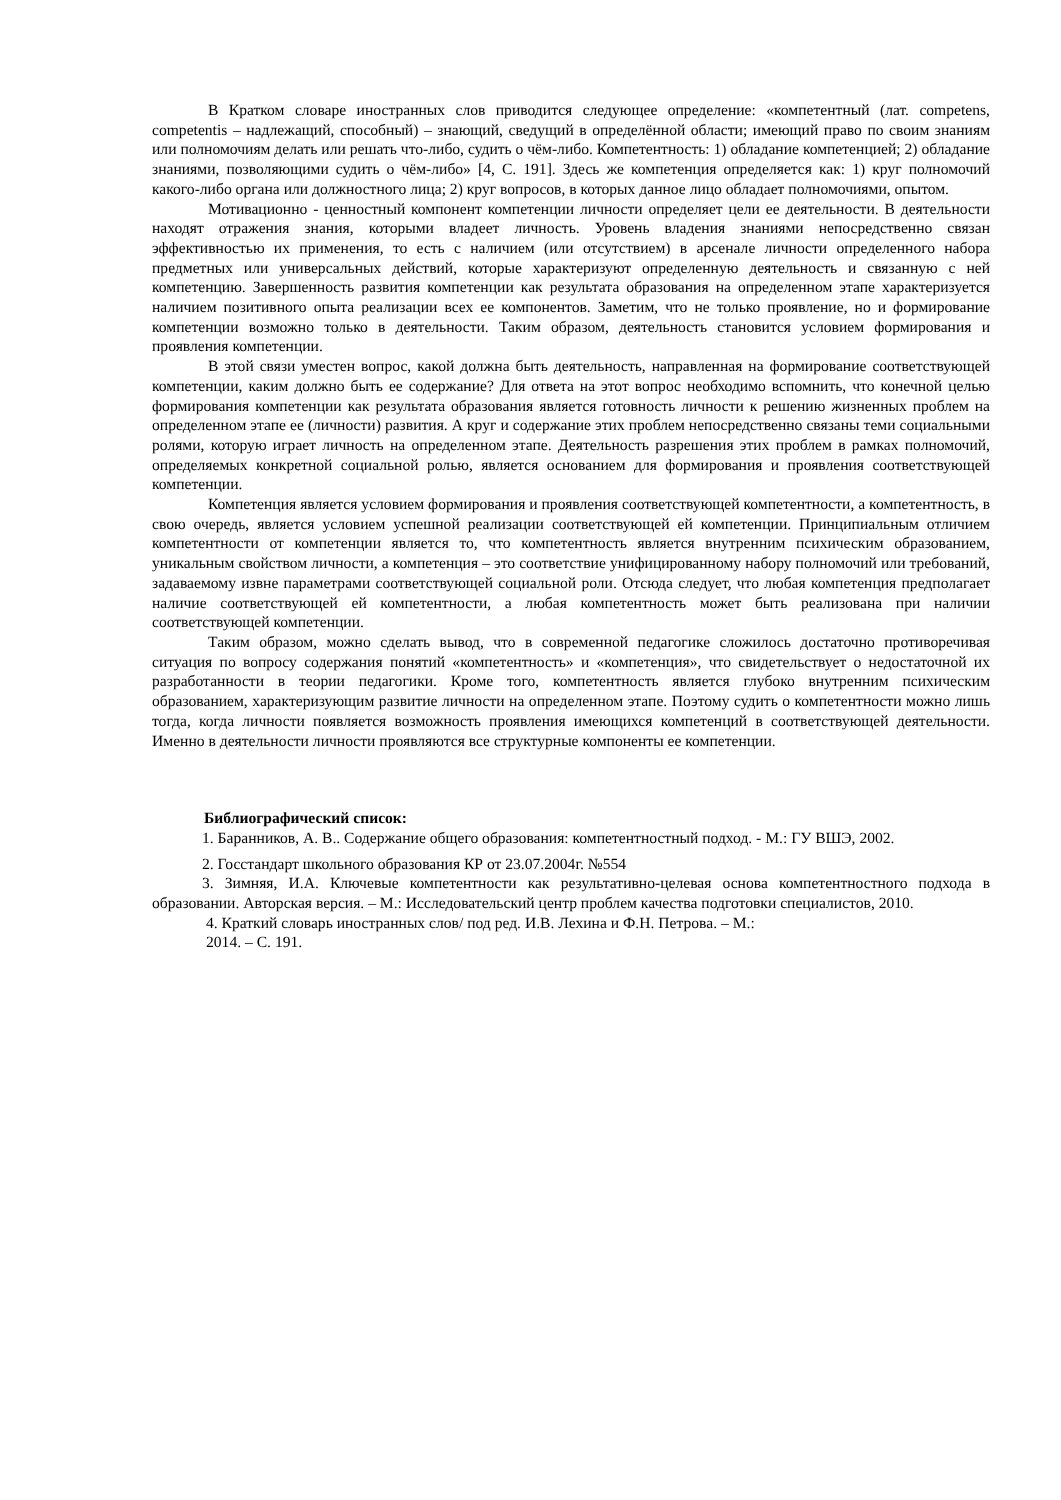В Кратком словаре иностранных слов приводится следующее определение: «компетентный (лат. competens, competentis – надлежащий, способный) – знающий, сведущий в определённой области; имеющий право по своим знаниям или полномочиям делать или решать что-либо, судить о чём-либо. Компетентность: 1) обладание компетенцией; 2) обладание знаниями, позволяющими судить о чём-либо» [4, С. 191]. Здесь же компетенция определяется как: 1) круг полномочий какого-либо органа или должностного лица; 2) круг вопросов, в которых данное лицо обладает полномочиями, опытом.
Мотивационно - ценностный компонент компетенции личности определяет цели ее деятельности. В деятельности находят отражения знания, которыми владеет личность. Уровень владения знаниями непосредственно связан эффективностью их применения, то есть с наличием (или отсутствием) в арсенале личности определенного набора предметных или универсальных действий, которые характеризуют определенную деятельность и связанную с ней компетенцию. Завершенность развития компетенции как результата образования на определенном этапе характеризуется наличием позитивного опыта реализации всех ее компонентов. Заметим, что не только проявление, но и формирование компетенции возможно только в деятельности. Таким образом, деятельность становится условием формирования и проявления компетенции.
В этой связи уместен вопрос, какой должна быть деятельность, направленная на формирование соответствующей компетенции, каким должно быть ее содержание? Для ответа на этот вопрос необходимо вспомнить, что конечной целью формирования компетенции как результата образования является готовность личности к решению жизненных проблем на определенном этапе ее (личности) развития. А круг и содержание этих проблем непосредственно связаны теми социальными ролями, которую играет личность на определенном этапе. Деятельность разрешения этих проблем в рамках полномочий, определяемых конкретной социальной ролью, является основанием для формирования и проявления соответствующей компетенции.
Компетенция является условием формирования и проявления соответствующей компетентности, а компетентность, в свою очередь, является условием успешной реализации соответствующей ей компетенции. Принципиальным отличием компетентности от компетенции является то, что компетентность является внутренним психическим образованием, уникальным свойством личности, а компетенция – это соответствие унифицированному набору полномочий или требований, задаваемому извне параметрами соответствующей социальной роли. Отсюда следует, что любая компетенция предполагает наличие соответствующей ей компетентности, а любая компетентность может быть реализована при наличии соответствующей компетенции.
Таким образом, можно сделать вывод, что в современной педагогике сложилось достаточно противоречивая ситуация по вопросу содержания понятий «компетентность» и «компетенция», что свидетельствует о недостаточной их разработанности в теории педагогики. Кроме того, компетентность является глубоко внутренним психическим образованием, характеризующим развитие личности на определенном этапе. Поэтому судить о компетентности можно лишь тогда, когда личности появляется возможность проявления имеющихся компетенций в соответствующей деятельности. Именно в деятельности личности проявляются все структурные компоненты ее компетенции.
Библиографический список:
1. Баранников, А. В.. Содержание общего образования: компетентностный подход. - М.: ГУ ВШЭ, 2002.
2. Госстандарт школьного образования КР от 23.07.2004г. №554
3. Зимняя, И.А. Ключевые компетентности как результативно-целевая основа компетентностного подхода в образовании. Авторская версия. – М.: Исследовательский центр проблем качества подготовки специалистов, 2010.
4. Краткий словарь иностранных слов/ под ред. И.В. Лехина и Ф.Н. Петрова. – М.:
2014. – С. 191.